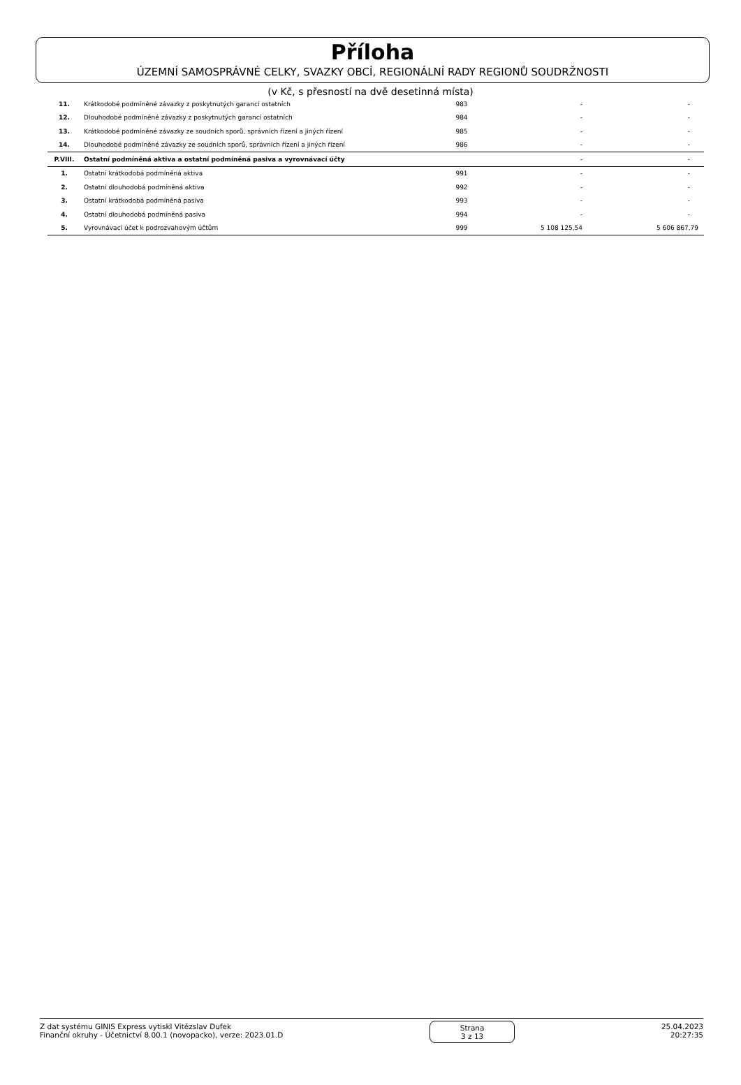Příloha
ÚZEMNÍ SAMOSPRÁVNÉ CELKY, SVAZKY OBCÍ, REGIONÁLNÍ RADY REGIONŮ SOUDRŽNOSTI
(v Kč, s přesností na dvě desetinná místa)
| 11. | Krátkodobé podmíněné závazky z poskytnutých garancí ostatních | 983 | - | - |
| 12. | Dlouhodobé podmíněné závazky z poskytnutých garancí ostatních | 984 | - | - |
| 13. | Krátkodobé podmíněné závazky ze soudních sporů, správních řízení a jiných řízení | 985 | - | - |
| 14. | Dlouhodobé podmíněné závazky ze soudních sporů, správních řízení a jiných řízení | 986 | - | - |
| P.VIII. | Ostatní podmíněná aktiva a ostatní podmíněná pasiva a vyrovnávací účty | | - | - |
| 1. | Ostatní krátkodobá podmíněná aktiva | 991 | - | - |
| 2. | Ostatní dlouhodobá podmíněná aktiva | 992 | - | - |
| 3. | Ostatní krátkodobá podmíněná pasiva | 993 | - | - |
| 4. | Ostatní dlouhodobá podmíněná pasiva | 994 | - | - |
| 5. | Vyrovnávací účet k podrozvahovým účtům | 999 | 5 108 125,54 | 5 606 867,79 |
Z dat systému GINIS Express vytiskl Vitězslav Dufek
Finanční okruhy - Účetnictví 8.00.1 (novopacko), verze: 2023.01.D
Strana
3 z 13
25.04.2023
20:27:35